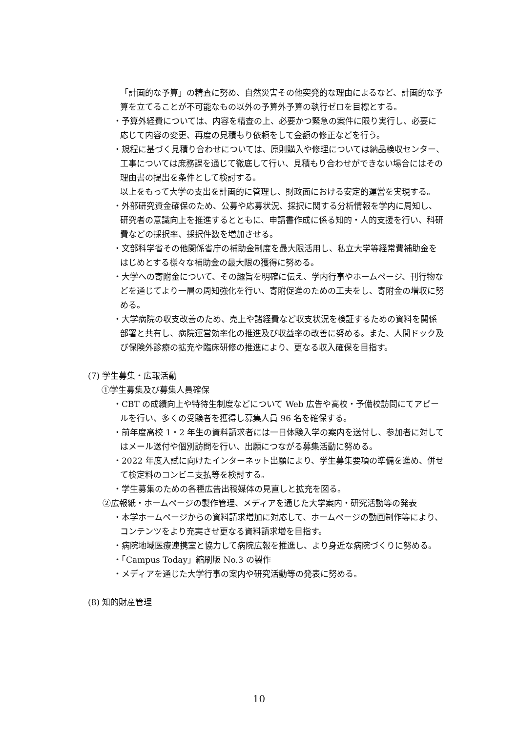「計画的な予算」の精査に努め、自然災害その他突発的な理由によるなど、計画的な予算を立てることが不可能なもの以外の予算外予算の執行ゼロを目標とする。
・予算外経費については、内容を精査の上、必要かつ緊急の案件に限り実行し、必要に応じて内容の変更、再度の見積もり依頼をして金額の修正などを行う。
・規程に基づく見積り合わせについては、原則購入や修理については納品検収センター、工事については庶務課を通じて徹底して行い、見積もり合わせができない場合にはその理由書の提出を条件として検討する。
以上をもって大学の支出を計画的に管理し、財政面における安定的運営を実現する。
・外部研究資金確保のため、公募や応募状況、採択に関する分析情報を学内に周知し、研究者の意識向上を推進するとともに、申請書作成に係る知的・人的支援を行い、科研費などの採択率、採択件数を増加させる。
・文部科学省その他関係省庁の補助金制度を最大限活用し、私立大学等経常費補助金をはじめとする様々な補助金の最大限の獲得に努める。
・大学への寄附金について、その趣旨を明確に伝え、学内行事やホームページ、刊行物などを通じてより一層の周知強化を行い、寄附促進のための工夫をし、寄附金の増収に努める。
・大学病院の収支改善のため、売上や諸経費など収支状況を検証するための資料を関係部署と共有し、病院運営効率化の推進及び収益率の改善に努める。また、人間ドック及び保険外診療の拡充や臨床研修の推進により、更なる収入確保を目指す。
(7) 学生募集・広報活動
①学生募集及び募集人員確保
・CBT の成績向上や特待生制度などについて Web 広告や高校・予備校訪問にてアピールを行い、多くの受験者を獲得し募集人員 96 名を確保する。
・前年度高校 1・2 年生の資料請求者には一日体験入学の案内を送付し、参加者に対してはメール送付や個別訪問を行い、出願につながる募集活動に努める。
・2022 年度入試に向けたインターネット出願により、学生募集要項の準備を進め、併せて検定料のコンビニ支払等を検討する。
・学生募集のための各種広告出稿媒体の見直しと拡充を図る。
②広報紙・ホームページの製作管理、メディアを通じた大学案内・研究活動等の発表
・本学ホームページからの資料請求増加に対応して、ホームページの動画制作等により、コンテンツをより充実させ更なる資料請求増を目指す。
・病院地域医療連携室と協力して病院広報を推進し、より身近な病院づくりに努める。
・「Campus Today」縮刷版 No.3 の製作
・メディアを通じた大学行事の案内や研究活動等の発表に努める。
(8) 知的財産管理
10